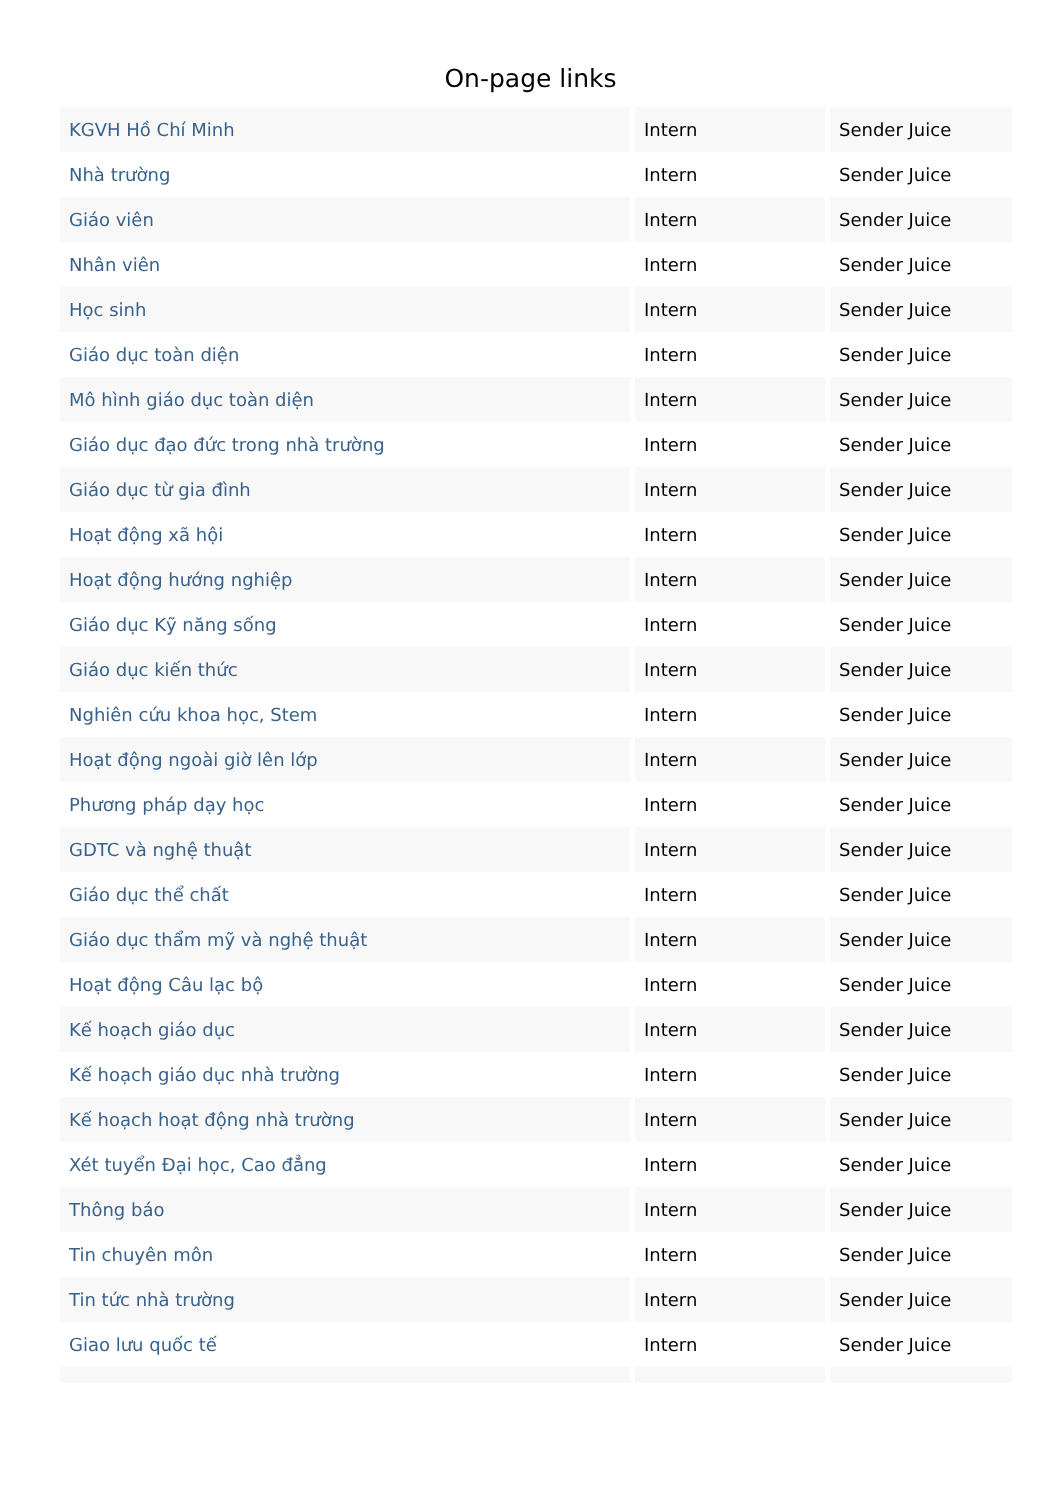On-page links
| KGVH Hồ Chí Minh | Intern | Sender Juice |
| Nhà trường | Intern | Sender Juice |
| Giáo viên | Intern | Sender Juice |
| Nhân viên | Intern | Sender Juice |
| Học sinh | Intern | Sender Juice |
| Giáo dục toàn diện | Intern | Sender Juice |
| Mô hình giáo dục toàn diện | Intern | Sender Juice |
| Giáo dục đạo đức trong nhà trường | Intern | Sender Juice |
| Giáo dục từ gia đình | Intern | Sender Juice |
| Hoạt động xã hội | Intern | Sender Juice |
| Hoạt động hướng nghiệp | Intern | Sender Juice |
| Giáo dục Kỹ năng sống | Intern | Sender Juice |
| Giáo dục kiến thức | Intern | Sender Juice |
| Nghiên cứu khoa học, Stem | Intern | Sender Juice |
| Hoạt động ngoài giờ lên lớp | Intern | Sender Juice |
| Phương pháp dạy học | Intern | Sender Juice |
| GDTC và nghệ thuật | Intern | Sender Juice |
| Giáo dục thể chất | Intern | Sender Juice |
| Giáo dục thẩm mỹ và nghệ thuật | Intern | Sender Juice |
| Hoạt động Câu lạc bộ | Intern | Sender Juice |
| Kế hoạch giáo dục | Intern | Sender Juice |
| Kế hoạch giáo dục nhà trường | Intern | Sender Juice |
| Kế hoạch hoạt động nhà trường | Intern | Sender Juice |
| Xét tuyển Đại học, Cao đẳng | Intern | Sender Juice |
| Thông báo | Intern | Sender Juice |
| Tin chuyên môn | Intern | Sender Juice |
| Tin tức nhà trường | Intern | Sender Juice |
| Giao lưu quốc tế | Intern | Sender Juice |